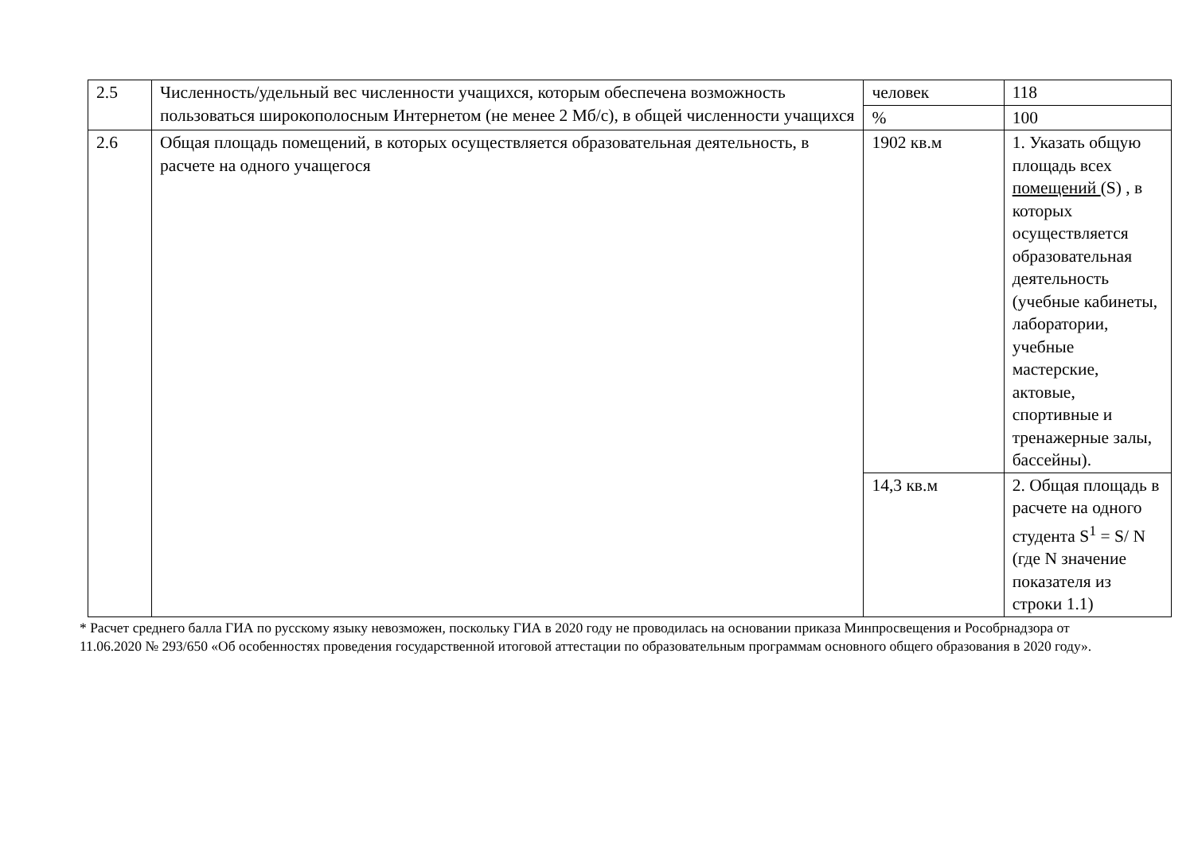| 2.5 | Численность/удельный вес численности учащихся, которым обеспечена возможность пользоваться широкополосным Интернетом (не менее 2 Мб/с), в общей численности учащихся | человек | 118 |
| | | % | 100 |
| 2.6 | Общая площадь помещений, в которых осуществляется образовательная деятельность, в расчете на одного учащегося | 1902 кв.м | 1. Указать общую площадь всех помещений (S) , в которых осуществляется образовательная деятельность (учебные кабинеты, лаборатории, учебные мастерские, актовые, спортивные и тренажерные залы, бассейны). |
| | | 14,3 кв.м | 2. Общая площадь в расчете на одного студента S<sup>1</sup> = S/ N (где N значение показателя из строки 1.1) |
* Расчет среднего балла ГИА по русскому языку невозможен, поскольку ГИА в 2020 году не проводилась на основании приказа Минпросвещения и Рособрнадзора от 11.06.2020 № 293/650 «Об особенностях проведения государственной итоговой аттестации по образовательным программам основного общего образования в 2020 году».